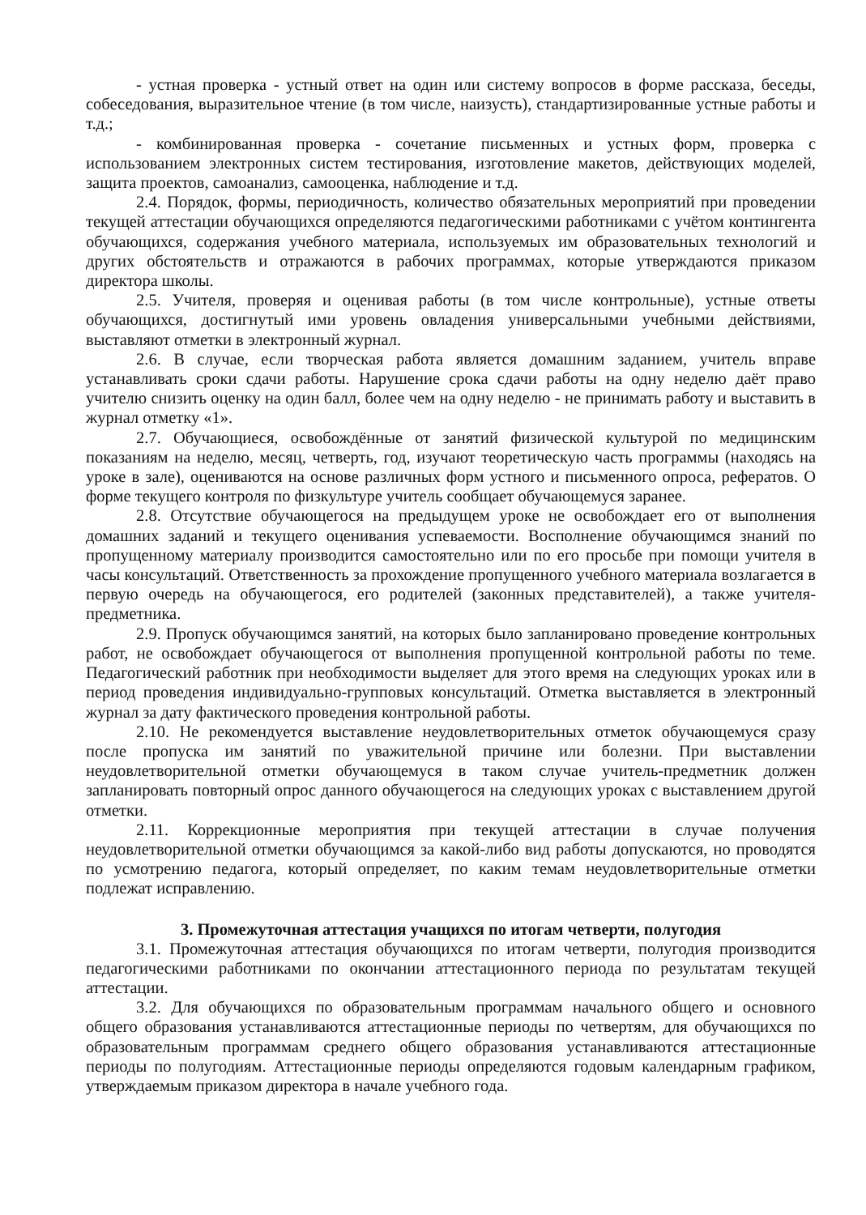- устная проверка - устный ответ на один или систему вопросов в форме рассказа, беседы, собеседования, выразительное чтение (в том числе, наизусть), стандартизированные устные работы и т.д.;
- комбинированная проверка - сочетание письменных и устных форм, проверка с использованием электронных систем тестирования, изготовление макетов, действующих моделей, защита проектов, самоанализ, самооценка, наблюдение и т.д.
2.4. Порядок, формы, периодичность, количество обязательных мероприятий при проведении текущей аттестации обучающихся определяются педагогическими работниками с учётом контингента обучающихся, содержания учебного материала, используемых им образовательных технологий и других обстоятельств и отражаются в рабочих программах, которые утверждаются приказом директора школы.
2.5. Учителя, проверяя и оценивая работы (в том числе контрольные), устные ответы обучающихся, достигнутый ими уровень овладения универсальными учебными действиями, выставляют отметки в электронный журнал.
2.6. В случае, если творческая работа является домашним заданием, учитель вправе устанавливать сроки сдачи работы. Нарушение срока сдачи работы на одну неделю даёт право учителю снизить оценку на один балл, более чем на одну неделю - не принимать работу и выставить в журнал отметку «1».
2.7. Обучающиеся, освобождённые от занятий физической культурой по медицинским показаниям на неделю, месяц, четверть, год, изучают теоретическую часть программы (находясь на уроке в зале), оцениваются на основе различных форм устного и письменного опроса, рефератов. О форме текущего контроля по физкультуре учитель сообщает обучающемуся заранее.
2.8. Отсутствие обучающегося на предыдущем уроке не освобождает его от выполнения домашних заданий и текущего оценивания успеваемости. Восполнение обучающимся знаний по пропущенному материалу производится самостоятельно или по его просьбе при помощи учителя в часы консультаций. Ответственность за прохождение пропущенного учебного материала возлагается в первую очередь на обучающегося, его родителей (законных представителей), а также учителя-предметника.
2.9. Пропуск обучающимся занятий, на которых было запланировано проведение контрольных работ, не освобождает обучающегося от выполнения пропущенной контрольной работы по теме. Педагогический работник при необходимости выделяет для этого время на следующих уроках или в период проведения индивидуально-групповых консультаций. Отметка выставляется в электронный журнал за дату фактического проведения контрольной работы.
2.10. Не рекомендуется выставление неудовлетворительных отметок обучающемуся сразу после пропуска им занятий по уважительной причине или болезни. При выставлении неудовлетворительной отметки обучающемуся в таком случае учитель-предметник должен запланировать повторный опрос данного обучающегося на следующих уроках с выставлением другой отметки.
2.11. Коррекционные мероприятия при текущей аттестации в случае получения неудовлетворительной отметки обучающимся за какой-либо вид работы допускаются, но проводятся по усмотрению педагога, который определяет, по каким темам неудовлетворительные отметки подлежат исправлению.
3. Промежуточная аттестация учащихся по итогам четверти, полугодия
3.1. Промежуточная аттестация обучающихся по итогам четверти, полугодия производится педагогическими работниками по окончании аттестационного периода по результатам текущей аттестации.
3.2. Для обучающихся по образовательным программам начального общего и основного общего образования устанавливаются аттестационные периоды по четвертям, для обучающихся по образовательным программам среднего общего образования устанавливаются аттестационные периоды по полугодиям. Аттестационные периоды определяются годовым календарным графиком, утверждаемым приказом директора в начале учебного года.